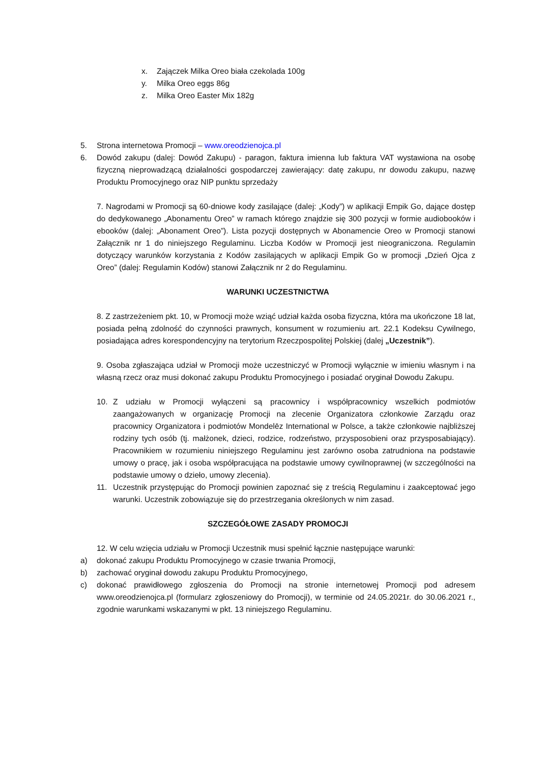x. Zajączek Milka Oreo biała czekolada 100g
y. Milka Oreo eggs 86g
z. Milka Oreo Easter Mix 182g
5. Strona internetowa Promocji – www.oreodzienojca.pl
6. Dowód zakupu (dalej: Dowód Zakupu) - paragon, faktura imienna lub faktura VAT wystawiona na osobę fizyczną nieprowadzącą działalności gospodarczej zawierający: datę zakupu, nr dowodu zakupu, nazwę Produktu Promocyjnego oraz NIP punktu sprzedaży
7. Nagrodami w Promocji są 60-dniowe kody zasilające (dalej: „Kody”) w aplikacji Empik Go, dające dostęp do dedykowanego „Abonamentu Oreo” w ramach którego znajdzie się 300 pozycji w formie audiobooków i ebooków (dalej: „Abonament Oreo”). Lista pozycji dostępnych w Abonamencie Oreo w Promocji stanowi Załącznik nr 1 do niniejszego Regulaminu. Liczba Kodów w Promocji jest nieograniczona. Regulamin dotyczący warunków korzystania z Kodów zasilających w aplikacji Empik Go w promocji „Dzień Ojca z Oreo” (dalej: Regulamin Kodów) stanowi Załącznik nr 2 do Regulaminu.
WARUNKI UCZESTNICTWA
8. Z zastrzeżeniem pkt. 10, w Promocji może wziąć udział każda osoba fizyczna, która ma ukończone 18 lat, posiada pełną zdolność do czynności prawnych, konsument w rozumieniu art. 22.1 Kodeksu Cywilnego, posiadająca adres korespondencyjny na terytorium Rzeczpospolitej Polskiej (dalej „Uczestnik”).
9. Osoba zgłaszająca udział w Promocji może uczestniczyć w Promocji wyłącznie w imieniu własnym i na własną rzecz oraz musi dokonać zakupu Produktu Promocyjnego i posiadać oryginał Dowodu Zakupu.
10. Z udziału w Promocji wyłączeni są pracownicy i współpracownicy wszelkich podmiotów zaangażowanych w organizację Promocji na zlecenie Organizatora członkowie Zarządu oraz pracownicy Organizatora i podmiotów Mondelēz International w Polsce, a także członkowie najbliższej rodziny tych osób (tj. małżonek, dzieci, rodzice, rodzeństwo, przysposobieni oraz przysposabiający). Pracownikiem w rozumieniu niniejszego Regulaminu jest zarówno osoba zatrudniona na podstawie umowy o pracę, jak i osoba współpracująca na podstawie umowy cywilnoprawnej (w szczególności na podstawie umowy o dzieło, umowy zlecenia).
11. Uczestnik przystępując do Promocji powinien zapoznać się z treścią Regulaminu i zaakceptować jego warunki. Uczestnik zobowiązuje się do przestrzegania określonych w nim zasad.
SZCZEGÓŁOWE ZASADY PROMOCJI
12. W celu wzięcia udziału w Promocji Uczestnik musi spełnić łącznie następujące warunki:
a) dokonać zakupu Produktu Promocyjnego w czasie trwania Promocji,
b) zachować oryginał dowodu zakupu Produktu Promocyjnego,
c) dokonać prawidłowego zgłoszenia do Promocji na stronie internetowej Promocji pod adresem www.oreodzienojca.pl (formularz zgłoszeniowy do Promocji), w terminie od 24.05.2021r. do 30.06.2021 r., zgodnie warunkami wskazanymi w pkt. 13 niniejszego Regulaminu.